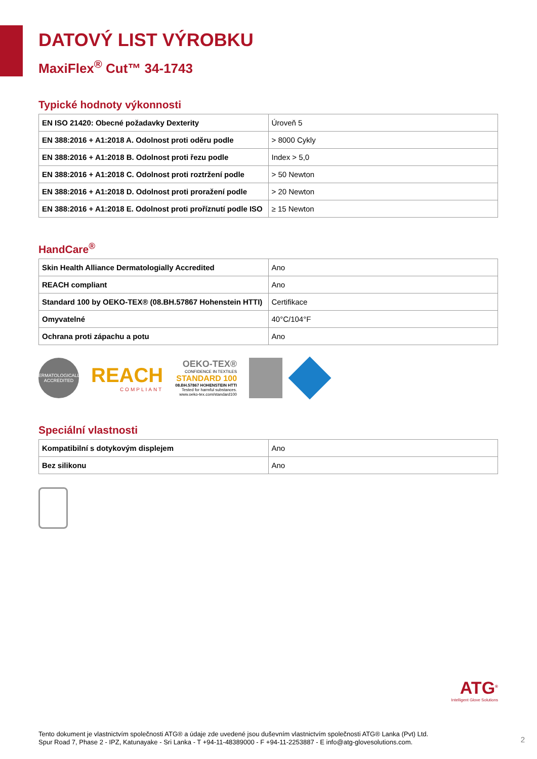DATOVÝ LIST VÝROBKU
MaxiFlex<sup>®</sup> Cut™ 34-1743
Typické hodnoty výkonnosti
| EN ISO 21420: Obecné požadavky Dexterity | Úroveň 5 |
| EN 388:2016 + A1:2018 A. Odolnost proti oděru podle | > 8000 Cykly |
| EN 388:2016 + A1:2018 B. Odolnost proti řezu podle | Index > 5,0 |
| EN 388:2016 + A1:2018 C. Odolnost proti roztržení podle | > 50 Newton |
| EN 388:2016 + A1:2018 D. Odolnost proti proražení podle | > 20 Newton |
| EN 388:2016 + A1:2018 E. Odolnost proti proříznutí podle ISO | ≥ 15 Newton |
HandCare<sup>®</sup>
| Skin Health Alliance Dermatologially Accredited | Ano |
| REACH compliant | Ano |
| Standard 100 by OEKO-TEX® (08.BH.57867 Hohenstein HTTI) | Certifikace |
| Omyvatelné | 40°C/104°F |
| Ochrana proti zápachu a potu | Ano |
DERMATOLOGICALLY ACCREDITED
REACH
COMPLIANT
OEKO-TEX®
CONFIDENCE IN TEXTILES
STANDARD 100
08.BH.57867 HOHENSTEIN HTTI
Tested for harmful substances.
www.oeko-tex.com/standard100
Speciální vlastnosti
| Kompatibilní s dotykovým displejem | Ano |
| Bez silikonu | Ano |
ATG<sup>®</sup>
Intelligent Glove Solutions
Tento dokument je vlastnictvím společnosti ATG® a údaje zde uvedené jsou duševním vlastnictvím společnosti ATG® Lanka (Pvt) Ltd.
Spur Road 7, Phase 2 - IPZ, Katunayake - Sri Lanka - T +94-11-48389000 - F +94-11-2253887 - E info@atg-glovesolutions.com.
2